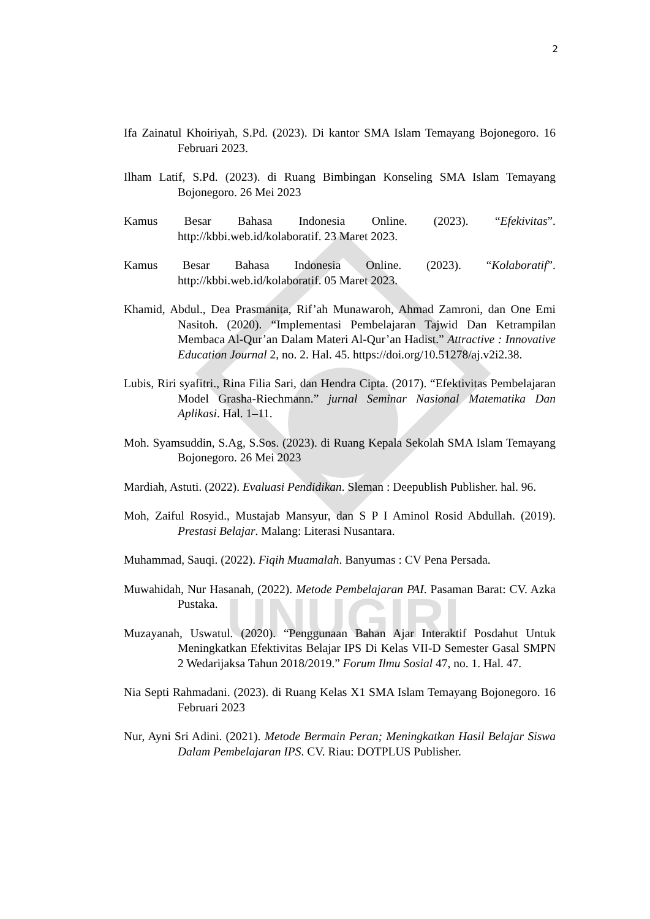UNUGIRI
2
Ifa Zainatul Khoiriyah, S.Pd. (2023). Di kantor SMA Islam Temayang Bojonegoro. 16 Februari 2023.
Ilham Latif, S.Pd. (2023). di Ruang Bimbingan Konseling SMA Islam Temayang Bojonegoro. 26 Mei 2023
Kamus Besar Bahasa Indonesia Online. (2023). “Efekivitas”. http://kbbi.web.id/kolaboratif. 23 Maret 2023.
Kamus Besar Bahasa Indonesia Online. (2023). “Kolaboratif”. http://kbbi.web.id/kolaboratif. 05 Maret 2023.
Khamid, Abdul., Dea Prasmanita, Rif’ah Munawaroh, Ahmad Zamroni, dan One Emi Nasitoh. (2020). “Implementasi Pembelajaran Tajwid Dan Ketrampilan Membaca Al-Qur’an Dalam Materi Al-Qur’an Hadist.” Attractive : Innovative Education Journal 2, no. 2. Hal. 45. https://doi.org/10.51278/aj.v2i2.38.
Lubis, Riri syafitri., Rina Filia Sari, dan Hendra Cipta. (2017). “Efektivitas Pembelajaran Model Grasha-Riechmann.” jurnal Seminar Nasional Matematika Dan Aplikasi. Hal. 1–11.
Moh. Syamsuddin, S.Ag, S.Sos. (2023). di Ruang Kepala Sekolah SMA Islam Temayang Bojonegoro. 26 Mei 2023
Mardiah, Astuti. (2022). Evaluasi Pendidikan. Sleman : Deepublish Publisher. hal. 96.
Moh, Zaiful Rosyid., Mustajab Mansyur, dan S P I Aminol Rosid Abdullah. (2019). Prestasi Belajar. Malang: Literasi Nusantara.
Muhammad, Sauqi. (2022). Fiqih Muamalah. Banyumas : CV Pena Persada.
Muwahidah, Nur Hasanah, (2022). Metode Pembelajaran PAI. Pasaman Barat: CV. Azka Pustaka.
Muzayanah, Uswatul. (2020). “Penggunaan Bahan Ajar Interaktif Posdahut Untuk Meningkatkan Efektivitas Belajar IPS Di Kelas VII-D Semester Gasal SMPN 2 Wedarijaksa Tahun 2018/2019.” Forum Ilmu Sosial 47, no. 1. Hal. 47.
Nia Septi Rahmadani. (2023). di Ruang Kelas X1 SMA Islam Temayang Bojonegoro. 16 Februari 2023
Nur, Ayni Sri Adini. (2021). Metode Bermain Peran; Meningkatkan Hasil Belajar Siswa Dalam Pembelajaran IPS. CV. Riau: DOTPLUS Publisher.